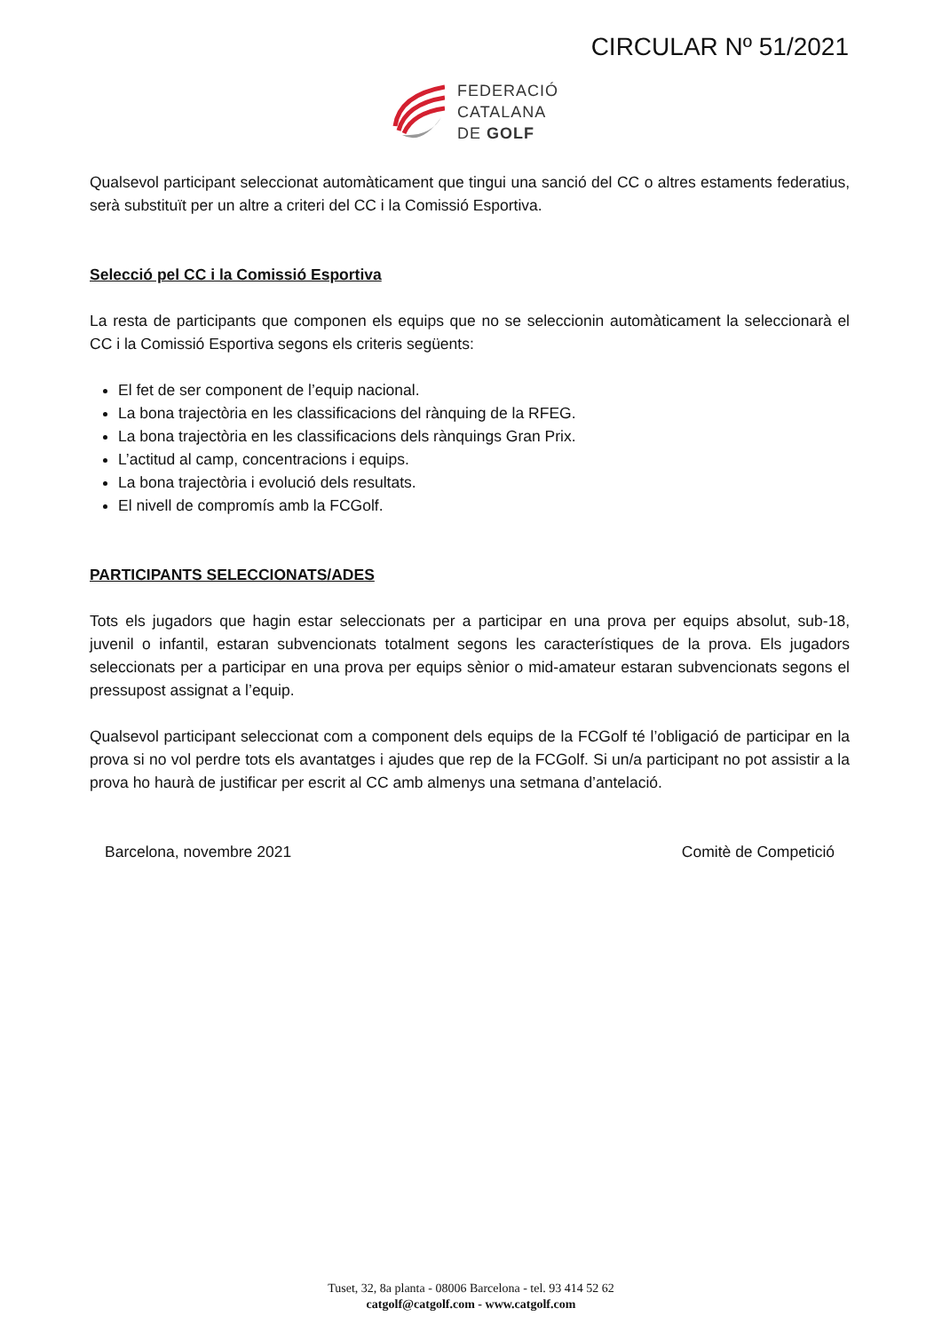CIRCULAR Nº 51/2021
FEDERACIÓ
CATALANA
DE GOLF
Qualsevol participant seleccionat automàticament que tingui una sanció del CC o altres estaments federatius, serà substituït per un altre a criteri del CC i la Comissió Esportiva.
Selecció pel CC i la Comissió Esportiva
La resta de participants que componen els equips que no se seleccionin automàticament la seleccionarà el CC i la Comissió Esportiva segons els criteris següents:
El fet de ser component de l’equip nacional.
La bona trajectòria en les classificacions del rànquing de la RFEG.
La bona trajectòria en les classificacions dels rànquings Gran Prix.
L’actitud al camp, concentracions i equips.
La bona trajectòria i evolució dels resultats.
El nivell de compromís amb la FCGolf.
PARTICIPANTS SELECCIONATS/ADES
Tots els jugadors que hagin estar seleccionats per a participar en una prova per equips absolut, sub-18, juvenil o infantil, estaran subvencionats totalment segons les característiques de la prova. Els jugadors seleccionats per a participar en una prova per equips sènior o mid-amateur estaran subvencionats segons el pressupost assignat a l’equip.
Qualsevol participant seleccionat com a component dels equips de la FCGolf té l’obligació de participar en la prova si no vol perdre tots els avantatges i ajudes que rep de la FCGolf. Si un/a participant no pot assistir a la prova ho haurà de justificar per escrit al CC amb almenys una setmana d’antelació.
Barcelona, novembre 2021 Comitè de Competició
Tuset, 32, 8a planta - 08006 Barcelona - tel. 93 414 52 62
catgolf@catgolf.com - www.catgolf.com